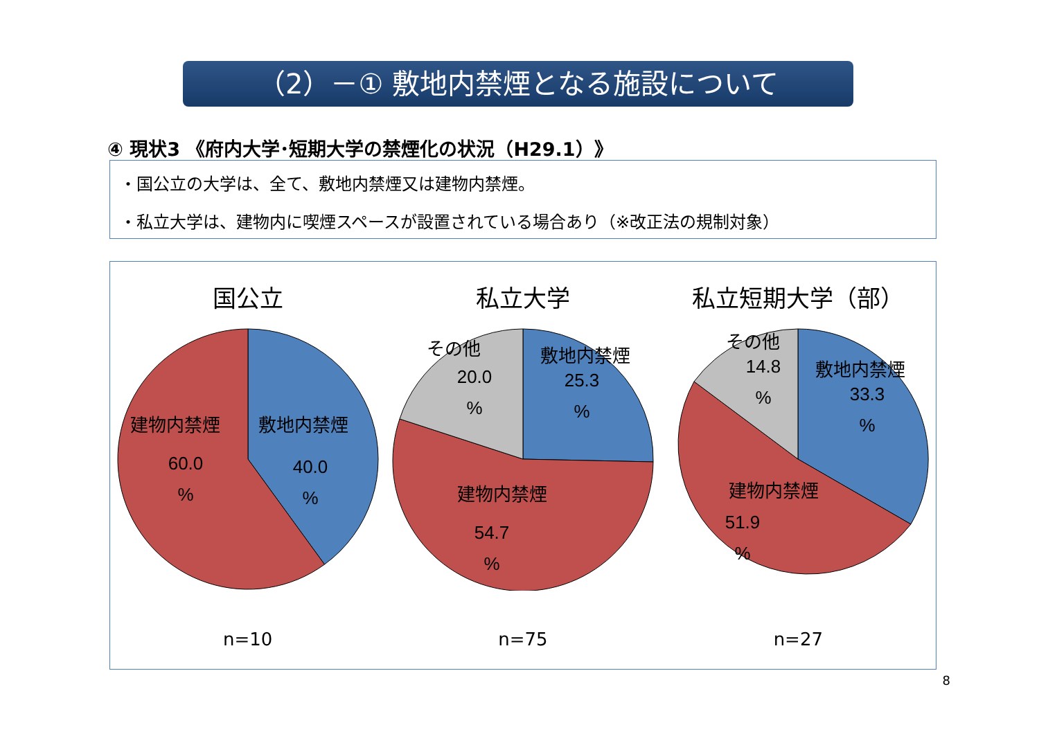（2）－① 敷地内禁煙となる施設について
④ 現状3 《府内大学･短期大学の禁煙化の状況（H29.1）》
・国公立の大学は、全て、敷地内禁煙又は建物内禁煙。
・私立大学は、建物内に喫煙スペースが設置されている場合あり（※改正法の規制対象）
国公立
敷地内禁煙
40.0
%
建物内禁煙
60.0
%
n=10
私立大学
敷地内禁煙
25.3
%
その他
20.0
%
建物内禁煙
54.7
%
n=75
私立短期大学（部）
敷地内禁煙
33.3
%
その他
14.8
%
建物内禁煙
51.9
%
n=27
8